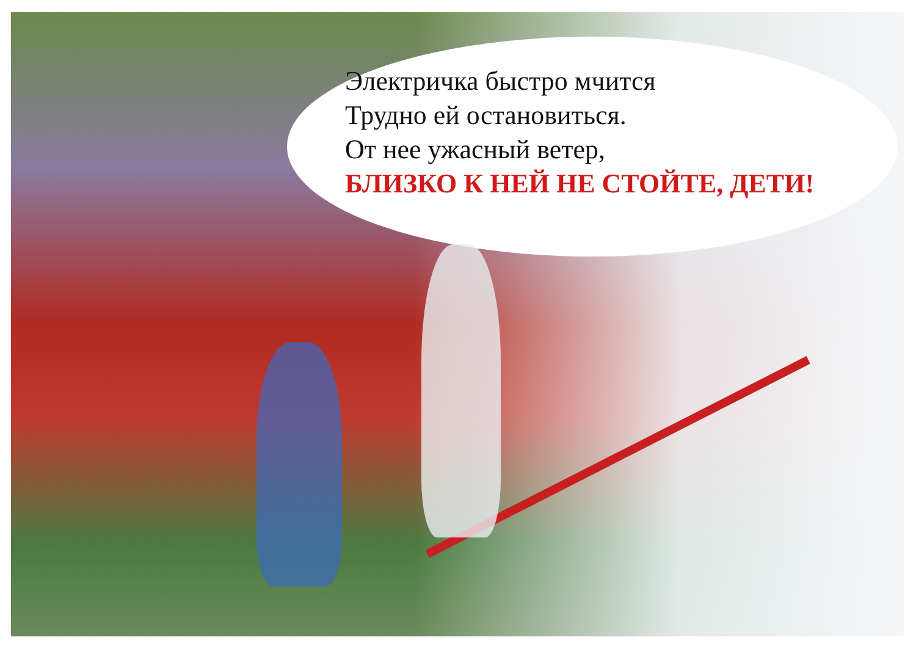Электричка быстро мчится
Трудно ей остановиться.
От нее ужасный ветер,
БЛИЗКО К НЕЙ НЕ СТОЙТЕ, ДЕТИ!